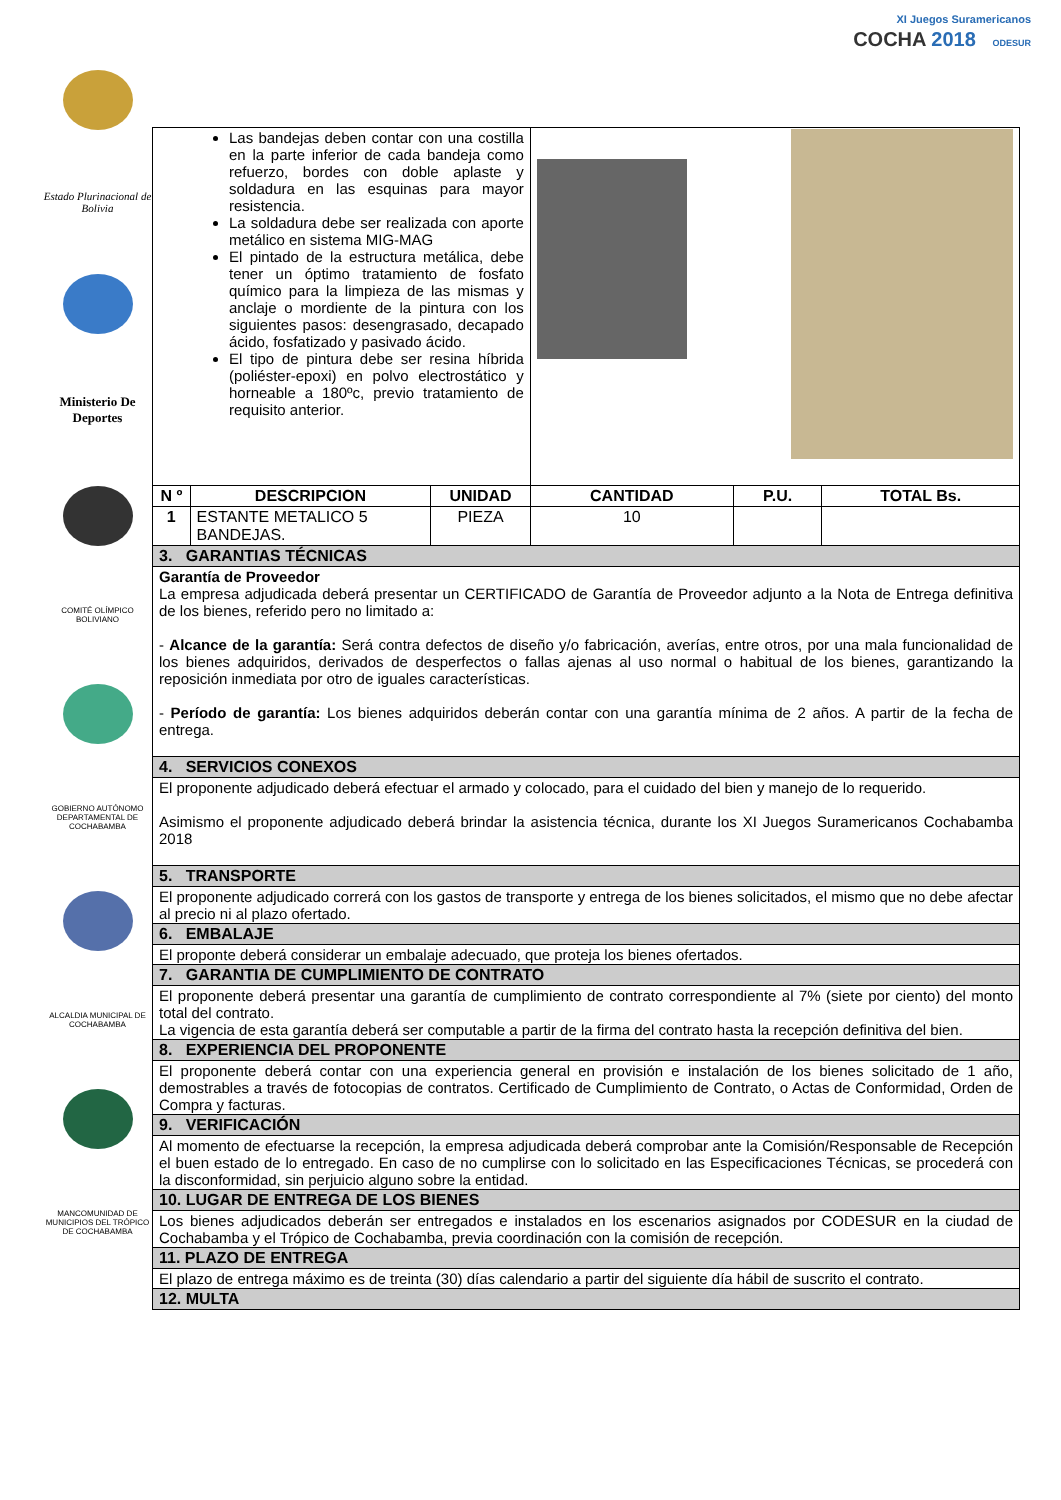Estado Plurinacional de Bolivia
Ministerio De Deportes
COMITÉ OLÍMPICO BOLIVIANO
GOBIERNO AUTÓNOMO DEPARTAMENTAL DE COCHABAMBA
ALCALDIA MUNICIPAL DE COCHABAMBA
MANCOMUNIDAD DE MUNICIPIOS DEL TRÓPICO DE COCHABAMBA
XI Juegos Suramericanos
COCHA 2018 ODESUR
| Las bandejas deben contar con una costilla en la parte inferior de cada bandeja como refuerzo, bordes con doble aplaste y soldadura en las esquinas para mayor resistencia. La soldadura debe ser realizada con aporte metálico en sistema MIG-MAG El pintado de la estructura metálica, debe tener un óptimo tratamiento de fosfato químico para la limpieza de las mismas y anclaje o mordiente de la pintura con los siguientes pasos: desengrasado, decapado ácido, fosfatizado y pasivado ácido. El tipo de pintura debe ser resina híbrida (poliéster-epoxi) en polvo electrostático y horneable a 180ºc, previo tratamiento de requisito anterior. | | | | | |
| N º | DESCRIPCION | UNIDAD | CANTIDAD | P.U. | TOTAL Bs. |
| 1 | ESTANTE METALICO 5 BANDEJAS. | PIEZA | 10 | | |
| 3. GARANTIAS TÉCNICAS | | | | | |
| Garantía de Proveedor La empresa adjudicada deberá presentar un CERTIFICADO de Garantía de Proveedor adjunto a la Nota de Entrega definitiva de los bienes, referido pero no limitado a: - Alcance de la garantía: Será contra defectos de diseño y/o fabricación, averías, entre otros, por una mala funcionalidad de los bienes adquiridos, derivados de desperfectos o fallas ajenas al uso normal o habitual de los bienes, garantizando la reposición inmediata por otro de iguales características. - Período de garantía: Los bienes adquiridos deberán contar con una garantía mínima de 2 años. A partir de la fecha de entrega. | | | | | |
| 4. SERVICIOS CONEXOS | | | | | |
| El proponente adjudicado deberá efectuar el armado y colocado, para el cuidado del bien y manejo de lo requerido. Asimismo el proponente adjudicado deberá brindar la asistencia técnica, durante los XI Juegos Suramericanos Cochabamba 2018 | | | | | |
| 5. TRANSPORTE | | | | | |
| El proponente adjudicado correrá con los gastos de transporte y entrega de los bienes solicitados, el mismo que no debe afectar al precio ni al plazo ofertado. | | | | | |
| 6. EMBALAJE | | | | | |
| El proponte deberá considerar un embalaje adecuado, que proteja los bienes ofertados. | | | | | |
| 7. GARANTIA DE CUMPLIMIENTO DE CONTRATO | | | | | |
| El proponente deberá presentar una garantía de cumplimiento de contrato correspondiente al 7% (siete por ciento) del monto total del contrato. La vigencia de esta garantía deberá ser computable a partir de la firma del contrato hasta la recepción definitiva del bien. | | | | | |
| 8. EXPERIENCIA DEL PROPONENTE | | | | | |
| El proponente deberá contar con una experiencia general en provisión e instalación de los bienes solicitado de 1 año, demostrables a través de fotocopias de contratos. Certificado de Cumplimiento de Contrato, o Actas de Conformidad, Orden de Compra y facturas. | | | | | |
| 9. VERIFICACIÓN | | | | | |
| Al momento de efectuarse la recepción, la empresa adjudicada deberá comprobar ante la Comisión/Responsable de Recepción el buen estado de lo entregado. En caso de no cumplirse con lo solicitado en las Especificaciones Técnicas, se procederá con la disconformidad, sin perjuicio alguno sobre la entidad. | | | | | |
| 10. LUGAR DE ENTREGA DE LOS BIENES | | | | | |
| Los bienes adjudicados deberán ser entregados e instalados en los escenarios asignados por CODESUR en la ciudad de Cochabamba y el Trópico de Cochabamba, previa coordinación con la comisión de recepción. | | | | | |
| 11. PLAZO DE ENTREGA | | | | | |
| El plazo de entrega máximo es de treinta (30) días calendario a partir del siguiente día hábil de suscrito el contrato. | | | | | |
| 12. MULTA | | | | | |